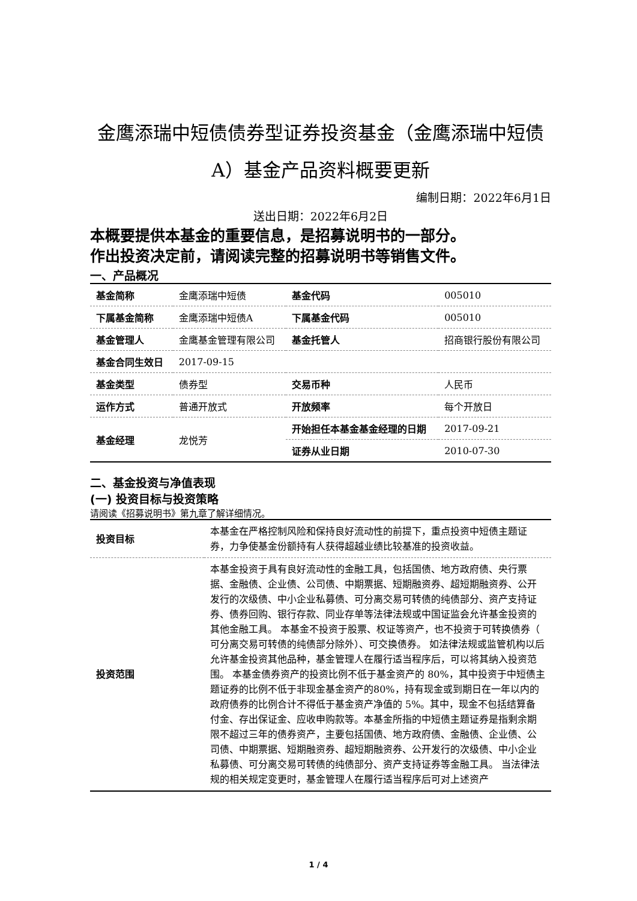金鹰添瑞中短债债券型证券投资基金（金鹰添瑞中短债A）基金产品资料概要更新
编制日期：2022年6月1日
送出日期：2022年6月2日
本概要提供本基金的重要信息，是招募说明书的一部分。
作出投资决定前，请阅读完整的招募说明书等销售文件。
一、产品概况
| 基金简称 | 金鹰添瑞中短债 | 基金代码 | 005010 |
| 下属基金简称 | 金鹰添瑞中短债A | 下属基金代码 | 005010 |
| 基金管理人 | 金鹰基金管理有限公司 | 基金托管人 | 招商银行股份有限公司 |
| 基金合同生效日 | 2017-09-15 | | |
| 基金类型 | 债券型 | 交易币种 | 人民币 |
| 运作方式 | 普通开放式 | 开放频率 | 每个开放日 |
| 基金经理 | 龙悦芳 | 开始担任本基金基金经理的日期 | 2017-09-21 |
| | | 证券从业日期 | 2010-07-30 |
二、基金投资与净值表现
(一) 投资目标与投资策略
请阅读《招募说明书》第九章了解详细情况。
| 投资目标 | 本基金在严格控制风险和保持良好流动性的前提下，重点投资中短债主题证券，力争使基金份额持有人获得超越业绩比较基准的投资收益。 |
| 投资范围 | 本基金投资于具有良好流动性的金融工具，包括国债、地方政府债、央行票据、金融债、企业债、公司债、中期票据、短期融资券、超短期融资券、公开发行的次级债、中小企业私募债、可分离交易可转债的纯债部分、资产支持证券、债券回购、银行存款、同业存单等法律法规或中国证监会允许基金投资的其他金融工具。 本基金不投资于股票、权证等资产，也不投资于可转换债券（ 可分离交易可转债的纯债部分除外）、可交换债券。 如法律法规或监管机构以后允许基金投资其他品种，基金管理人在履行适当程序后，可以将其纳入投资范围。 本基金债券资产的投资比例不低于基金资产的 80%，其中投资于中短债主题证券的比例不低于非现金基金资产的80%，持有现金或到期日在一年以内的政府债券的比例合计不得低于基金资产净值的 5%。其中，现金不包括结算备付金、存出保证金、应收申购款等。本基金所指的中短债主题证券是指剩余期限不超过三年的债券资产，主要包括国债、地方政府债、金融债、企业债、公司债、中期票据、短期融资券、超短期融资券、公开发行的次级债、中小企业私募债、可分离交易可转债的纯债部分、资产支持证券等金融工具。 当法律法规的相关规定变更时，基金管理人在履行适当程序后可对上述资产 |
1 / 4